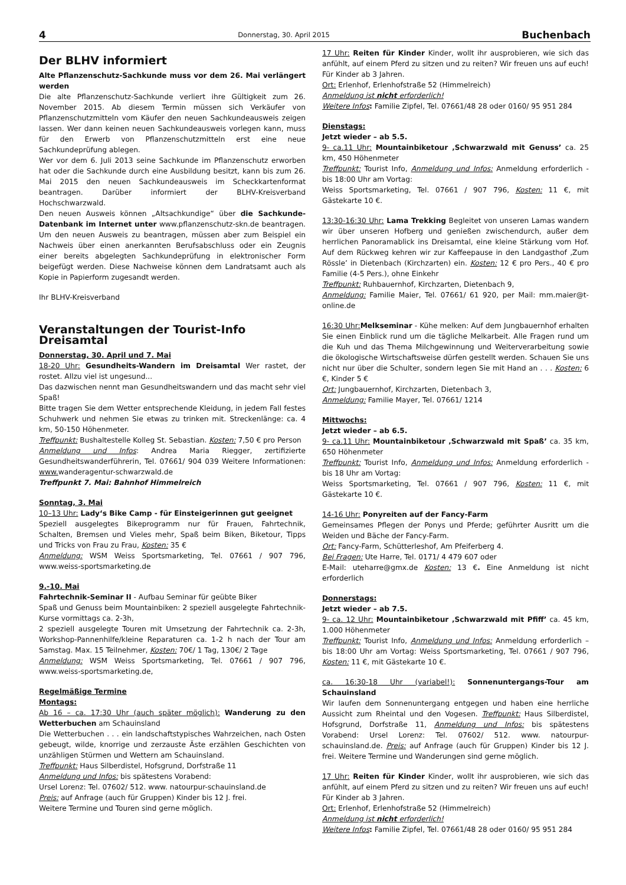4 Donnerstag, 30. April 2015 Buchenbach
Der BLHV informiert
Alte Pflanzenschutz-Sachkunde muss vor dem 26. Mai verlängert werden
Die alte Pflanzenschutz-Sachkunde verliert ihre Gültigkeit zum 26. November 2015. Ab diesem Termin müssen sich Verkäufer von Pflanzenschutzmitteln vom Käufer den neuen Sachkundeausweis zeigen lassen. Wer dann keinen neuen Sachkundeausweis vorlegen kann, muss für den Erwerb von Pflanzenschutzmitteln erst eine neue Sachkundeprüfung ablegen.
Wer vor dem 6. Juli 2013 seine Sachkunde im Pflanzenschutz erworben hat oder die Sachkunde durch eine Ausbildung besitzt, kann bis zum 26. Mai 2015 den neuen Sachkundeausweis im Scheckkartenformat beantragen. Darüber informiert der BLHV-Kreisverband Hochschwarzwald.
Den neuen Ausweis können „Altsachkundige“ über die Sachkunde-Datenbank im Internet unter www.pflanzenschutz-skn.de beantragen. Um den neuen Ausweis zu beantragen, müssen aber zum Beispiel ein Nachweis über einen anerkannten Berufsabschluss oder ein Zeugnis einer bereits abgelegten Sachkundeprüfung in elektronischer Form beigefügt werden. Diese Nachweise können dem Landratsamt auch als Kopie in Papierform zugesandt werden.
Ihr BLHV-Kreisverband
Veranstaltungen der Tourist-Info Dreisamtal
Donnerstag, 30. April und 7. Mai
18-20 Uhr: Gesundheits-Wandern im Dreisamtal Wer rastet, der rostet. Allzu viel ist ungesund...
Das dazwischen nennt man Gesundheitswandern und das macht sehr viel Spaß!
Bitte tragen Sie dem Wetter entsprechende Kleidung, in jedem Fall festes Schuhwerk und nehmen Sie etwas zu trinken mit. Streckenlänge: ca. 4 km, 50-150 Höhenmeter.
Treffpunkt: Bushaltestelle Kolleg St. Sebastian. Kosten: 7,50 € pro Person
Anmeldung und Infos: Andrea Maria Riegger, zertifizierte Gesundheitswanderführerin, Tel. 07661/ 904 039 Weitere Informationen: www. wanderagentur-schwarzwald.de
Treffpunkt 7. Mai: Bahnhof Himmelreich
Sonntag, 3. Mai
10–13 Uhr: Lady‘s Bike Camp - für Einsteigerinnen gut geeignet
Speziell ausgelegtes Bikeprogramm nur für Frauen, Fahrtechnik, Schalten, Bremsen und Vieles mehr, Spaß beim Biken, Biketour, Tipps und Tricks von Frau zu Frau, Kosten: 35 €
Anmeldung: WSM Weiss Sportsmarketing, Tel. 07661 / 907 796, www.weiss-sportsmarketing.de
9.-10. Mai
Fahrtechnik-Seminar II - Aufbau Seminar für geübte Biker
Spaß und Genuss beim Mountainbiken: 2 speziell ausgelegte Fahrtechnik-Kurse vormittags ca. 2-3h,
2 speziell ausgelegte Touren mit Umsetzung der Fahrtechnik ca. 2-3h, Workshop-Pannenhilfe/kleine Reparaturen ca. 1-2 h nach der Tour am Samstag. Max. 15 Teilnehmer, Kosten: 70€/ 1 Tag, 130€/ 2 Tage
Anmeldung: WSM Weiss Sportsmarketing, Tel. 07661 / 907 796, www.weiss-sportsmarketing.de,
Regelmäßige Termine
Montags:
Ab 16 – ca. 17:30 Uhr (auch später möglich): Wanderung zu den Wetterbuchen am Schauinsland
Die Wetterbuchen . . . ein landschaftstypisches Wahrzeichen, nach Osten gebeugt, wilde, knorrige und zerzauste Äste erzählen Geschichten von unzähligen Stürmen und Wettern am Schauinsland.
Treffpunkt: Haus Silberdistel, Hofsgrund, Dorfstraße 11
Anmeldung und Infos: bis spätestens Vorabend:
Ursel Lorenz: Tel. 07602/ 512. www. natourpur-schauinsland.de
Preis: auf Anfrage (auch für Gruppen) Kinder bis 12 J. frei.
Weitere Termine und Touren sind gerne möglich.
17 Uhr: Reiten für Kinder Kinder, wollt ihr ausprobieren, wie sich das anfühlt, auf einem Pferd zu sitzen und zu reiten? Wir freuen uns auf euch! Für Kinder ab 3 Jahren.
Ort: Erlenhof, Erlenhofstraße 52 (Himmelreich)
Anmeldung ist nicht erforderlich!
Weitere Infos: Familie Zipfel, Tel. 07661/48 28 oder 0160/ 95 951 284
Dienstags:
Jetzt wieder – ab 5.5.
9- ca.11 Uhr: Mountainbiketour ‚Schwarzwald mit Genuss’ ca. 25 km, 450 Höhenmeter
Treffpunkt: Tourist Info, Anmeldung und Infos: Anmeldung erforderlich - bis 18:00 Uhr am Vortag:
Weiss Sportsmarketing, Tel. 07661 / 907 796, Kosten: 11 €, mit Gästekarte 10 €.
13:30-16:30 Uhr: Lama Trekking Begleitet von unseren Lamas wandern wir über unseren Hofberg und genießen zwischendurch, außer dem herrlichen Panoramablick ins Dreisamtal, eine kleine Stärkung vom Hof. Auf dem Rückweg kehren wir zur Kaffeepause in den Landgasthof ‚Zum Rössle’ in Dietenbach (Kirchzarten) ein. Kosten: 12 € pro Pers., 40 € pro Familie (4-5 Pers.), ohne Einkehr
Treffpunkt: Ruhbauernhof, Kirchzarten, Dietenbach 9,
Anmeldung: Familie Maier, Tel. 07661/ 61 920, per Mail: mm.maier@t-online.de
16:30 Uhr: Melkseminar - Kühe melken: Auf dem Jungbauernhof erhalten Sie einen Einblick rund um die tägliche Melkarbeit. Alle Fragen rund um die Kuh und das Thema Milchgewinnung und Weiterverarbeitung sowie die ökologische Wirtschaftsweise dürfen gestellt werden. Schauen Sie uns nicht nur über die Schulter, sondern legen Sie mit Hand an . . . Kosten: 6 €, Kinder 5 €
Ort: Jungbauernhof, Kirchzarten, Dietenbach 3,
Anmeldung: Familie Mayer, Tel. 07661/ 1214
Mittwochs:
Jetzt wieder – ab 6.5.
9- ca.11 Uhr: Mountainbiketour ‚Schwarzwald mit Spaß’ ca. 35 km, 650 Höhenmeter
Treffpunkt: Tourist Info, Anmeldung und Infos: Anmeldung erforderlich - bis 18 Uhr am Vortag:
Weiss Sportsmarketing, Tel. 07661 / 907 796, Kosten: 11 €, mit Gästekarte 10 €.
14-16 Uhr: Ponyreiten auf der Fancy-Farm
Gemeinsames Pflegen der Ponys und Pferde; geführter Ausritt um die Weiden und Bäche der Fancy-Farm.
Ort: Fancy-Farm, Schütterleshof, Am Pfeiferberg 4.
Bei Fragen: Ute Harre, Tel. 0171/ 4 479 607 oder
E-Mail: uteharre@gmx.de Kosten: 13 €. Eine Anmeldung ist nicht erforderlich
Donnerstags:
Jetzt wieder – ab 7.5.
9- ca. 12 Uhr: Mountainbiketour ‚Schwarzwald mit Pfiff’ ca. 45 km, 1.000 Höhenmeter
Treffpunkt: Tourist Info, Anmeldung und Infos: Anmeldung erforderlich – bis 18:00 Uhr am Vortag: Weiss Sportsmarketing, Tel. 07661 / 907 796, Kosten: 11 €, mit Gästekarte 10 €.
ca. 16:30-18 Uhr (variabel!): Sonnenuntergangs-Tour am Schauinsland
Wir laufen dem Sonnenuntergang entgegen und haben eine herrliche Aussicht zum Rheintal und den Vogesen. Treffpunkt: Haus Silberdistel, Hofsgrund, Dorfstraße 11, Anmeldung und Infos: bis spätestens Vorabend: Ursel Lorenz: Tel. 07602/ 512. www. natourpur-schauinsland.de. Preis: auf Anfrage (auch für Gruppen) Kinder bis 12 J. frei. Weitere Termine und Wanderungen sind gerne möglich.
17 Uhr: Reiten für Kinder Kinder, wollt ihr ausprobieren, wie sich das anfühlt, auf einem Pferd zu sitzen und zu reiten? Wir freuen uns auf euch! Für Kinder ab 3 Jahren.
Ort: Erlenhof, Erlenhofstraße 52 (Himmelreich)
Anmeldung ist nicht erforderlich!
Weitere Infos: Familie Zipfel, Tel. 07661/48 28 oder 0160/ 95 951 284